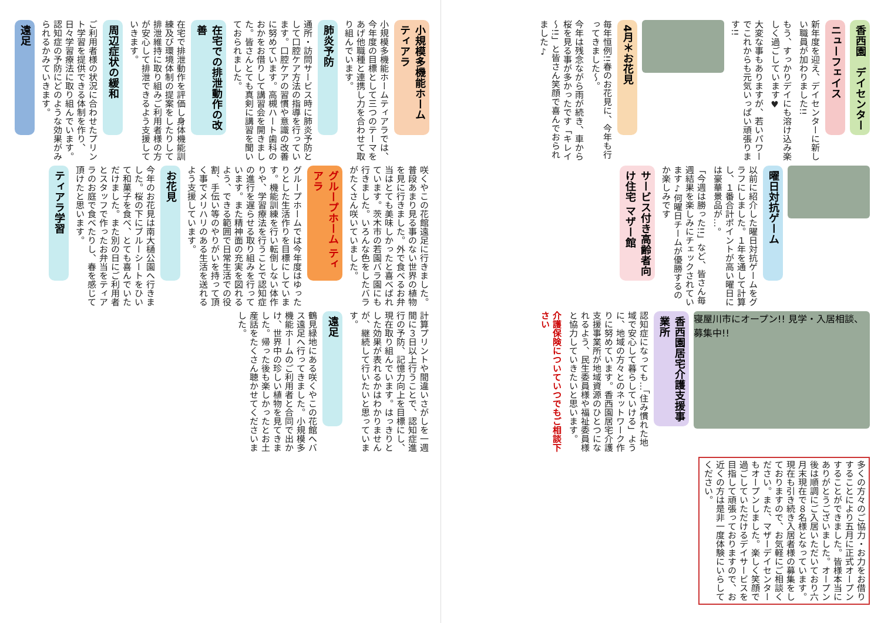香西園　デイセンター
ニューフェイス
新年度を迎え、デイセンターに新しい職員が加わりました!!
もう、すっかりデイにも溶け込み楽しく過ごしています♥
大変な事もありますが、若いパワーでこれからも元気いっぱい頑張ります!!
4月＊お花見
毎年恒例!!春のお花見に、今年も行ってきました～。
今年は残念ながら雨が続き、車から桜を見る事が多かったです「キレイ～!!」と皆さん笑顔で喜んでおられました♪
曜日対抗ゲーム
以前に紹介した曜日対抗ゲームをグラフにしました。１年を通して計算し、１番合計ポイントが高い曜日には豪華景品が…。
「今週は勝った!!」など、皆さん毎週結果を楽しみにチェックされています♪何曜日チームが優勝するのか楽しみです
サービス付き高齢者向け住宅 マザー館
寝屋川市にオープン!! 見学・入居相談、募集中!!
香西園居宅介護支援事業所
認知症になっても…「住み慣れた地域で安心して暮らしていける」ように、地域の方々とのネットワーク作りに努めています。香西園居宅介護支援事業所が地域資源のひとつになれるよう、民生委員様や福祉委員様と協力していきたいと思います。
介護保険についていつでもご相談下さい
多くの方々のご協力・お力をお借りすることにより五月に正式オープンすることができました。皆様本当にありがとうございました。オープン後は順調にご入居いただいており六月末現在で８名様となっています。現在も引き続き入居者様の募集をしておりますので、お気軽にご相談ください。また、マザーデイセンターもオープンしました。楽しく笑顔で過ごしていただけるデイサービスを目指して頑張っておりますので、お近くの方は是非一度体験にいらしてください。
小規模多機能ホーム ティアラ
小規模多機能ホームティアラでは、今年度の目標として三つのテーマをあげ他職種と連携し力を合わせて取り組んでいます。
肺炎予防
通所・訪問サービス時に肺炎予防として口腔ケア方法の指導を行っています。口腔ケアの習慣や意識の改善に努めています。高槻ハート歯科のおかをお借りして講習会を開きました。皆さんとても真剣に講習を聞いておられました。
在宅での排泄動作の改善
在宅で排泄動作を評価し身体機能訓練及び環境体制の提案をしたりして排泄維持に取り組みご利用者様の方が安心して排泄できるよう支援していきます。
周辺症状の緩和
ご利用者様の状況に合わせたプリント学習を提供できる体制を作り、日々学習療法に取り組んでいます。認知症の予防にどのような効果がみられるかみていきます。
遠足
咲くやこの花館遠足に行きました。普段あまり見る事のない世界の植物を見に行きました。外で食べるお弁当はとても美味しかったと喜べばれています。茨木市の若園バラ園にも行きました。いろんな色をしたバラがたくさん咲いていました。
グループホーム ティアラ
グループホームでは今年度はゆったりとした生活作りを目標にしています。機能訓練を行い転倒しない体作りや、学習療法を行うことで認知症の進行を遅らせる取り組みを行っています。また精神面の充実を図れるよう、できる範囲で日常生活での役割、手伝い等のやりがいを持って頂く事でメリハリのある生活を送れるよう支援しています。
お花見
今年のお花見は南大樋公園へ行きました。桜の下にブルーシートをひいて和菓子を食べ、とても喜んでいただけました。また別の日にご利用者とスタッフで作ったお弁当をティアラのお庭で食べたりし、春を感じて頂けたと思います。
ティアラ学習
計算プリントや間違いさがしを一週間に３日以上行うことで、認知症進行の予防、記憶力向上を目標にし、現在取り組んでいます。はっきりとした効果が表れるかはわかりませんが、継続して行いたいと思っています。
遠足
鶴見緑地にある咲くやこの花館へバス遠足へ行ってきました。小規模多機能ホームのご利用者と合同で出かけ、世界中の珍しい植物を見てきました。帰った後も楽しかったとお土産話をたくさん聴かせてくださいました。